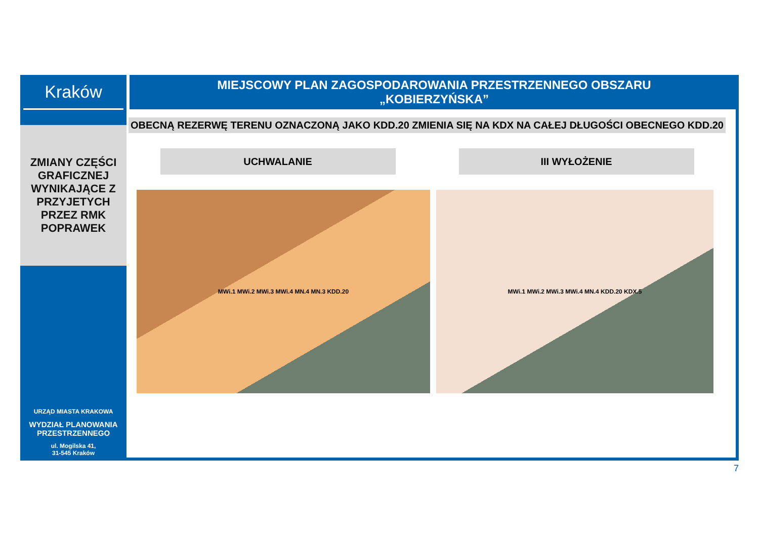Kraków
ZMIANY CZĘŚCI
GRAFICZNEJ
WYNIKAJĄCE Z
PRZYJETYCH
PRZEZ RMK
POPRAWEK
URZĄD MIASTA KRAKOWA
WYDZIAŁ PLANOWANIA
PRZESTRZENNEGO
ul. Mogilska 41,
31-545 Kraków
MIEJSCOWY PLAN ZAGOSPODAROWANIA PRZESTRZENNEGO OBSZARU
„KOBIERZYŃSKA”
OBECNĄ REZERWĘ TERENU OZNACZONĄ JAKO KDD.20 ZMIENIA SIĘ NA KDX NA CAŁEJ DŁUGOŚCI OBECNEGO KDD.20
UCHWALANIE III WYŁOŻENIE
MWi.1 MWi.2 MWi.3 MWi.4 MN.4 MN.3 KDD.20 MWi.1 MWi.2 MWi.3 MWi.4 MN.4 KDD.20 KDX.5
7